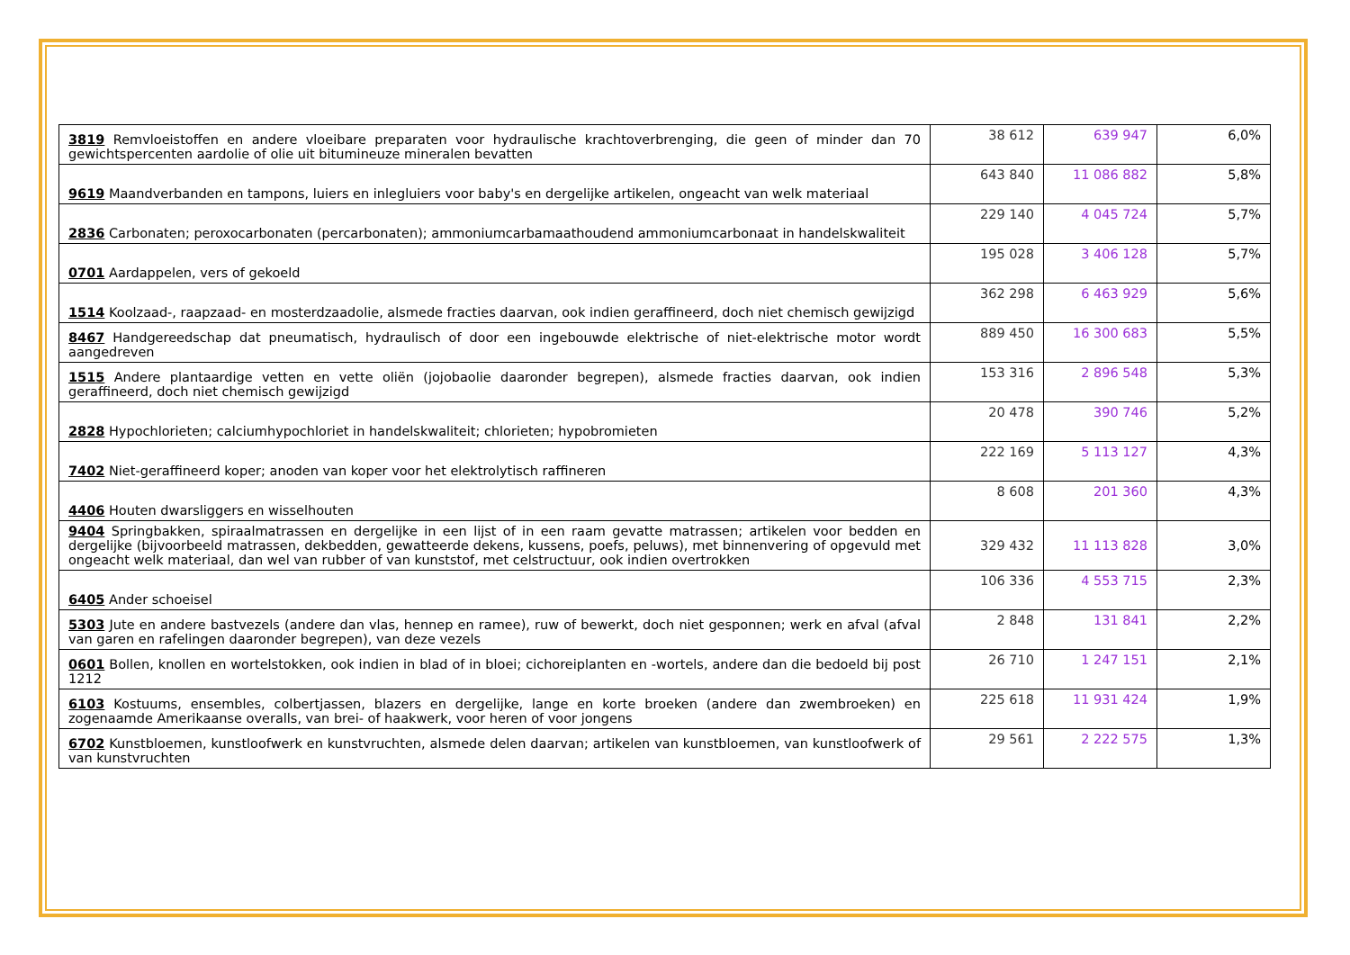| 3819 Remvloeistoffen en andere vloeibare preparaten voor hydraulische krachtoverbrenging, die geen of minder dan 70 gewichtspercenten aardolie of olie uit bitumineuze mineralen bevatten | 38 612 | 639 947 | 6,0% |
| 9619 Maandverbanden en tampons, luiers en inlegluiers voor baby's en dergelijke artikelen, ongeacht van welk materiaal | 643 840 | 11 086 882 | 5,8% |
| 2836 Carbonaten; peroxocarbonaten (percarbonaten); ammoniumcarbamaathoudend ammoniumcarbonaat in handelskwaliteit | 229 140 | 4 045 724 | 5,7% |
| 0701 Aardappelen, vers of gekoeld | 195 028 | 3 406 128 | 5,7% |
| 1514 Koolzaad-, raapzaad- en mosterdzaadolie, alsmede fracties daarvan, ook indien geraffineerd, doch niet chemisch gewijzigd | 362 298 | 6 463 929 | 5,6% |
| 8467 Handgereedschap dat pneumatisch, hydraulisch of door een ingebouwde elektrische of niet-elektrische motor wordt aangedreven | 889 450 | 16 300 683 | 5,5% |
| 1515 Andere plantaardige vetten en vette oliën (jojobaolie daaronder begrepen), alsmede fracties daarvan, ook indien geraffineerd, doch niet chemisch gewijzigd | 153 316 | 2 896 548 | 5,3% |
| 2828 Hypochlorieten; calciumhypochloriet in handelskwaliteit; chlorieten; hypobromieten | 20 478 | 390 746 | 5,2% |
| 7402 Niet-geraffineerd koper; anoden van koper voor het elektrolytisch raffineren | 222 169 | 5 113 127 | 4,3% |
| 4406 Houten dwarsliggers en wisselhouten | 8 608 | 201 360 | 4,3% |
| 9404 Springbakken, spiraalmatrassen en dergelijke in een lijst of in een raam gevatte matrassen; artikelen voor bedden en dergelijke (bijvoorbeeld matrassen, dekbedden, gewatteerde dekens, kussens, poefs, peluws), met binnenvering of opgevuld met ongeacht welk materiaal, dan wel van rubber of van kunststof, met celstructuur, ook indien overtrokken | 329 432 | 11 113 828 | 3,0% |
| 6405 Ander schoeisel | 106 336 | 4 553 715 | 2,3% |
| 5303 Jute en andere bastvezels (andere dan vlas, hennep en ramee), ruw of bewerkt, doch niet gesponnen; werk en afval (afval van garen en rafelingen daaronder begrepen), van deze vezels | 2 848 | 131 841 | 2,2% |
| 0601 Bollen, knollen en wortelstokken, ook indien in blad of in bloei; cichoreiplanten en -wortels, andere dan die bedoeld bij post 1212 | 26 710 | 1 247 151 | 2,1% |
| 6103 Kostuums, ensembles, colbertjassen, blazers en dergelijke, lange en korte broeken (andere dan zwembroeken) en zogenaamde Amerikaanse overalls, van brei- of haakwerk, voor heren of voor jongens | 225 618 | 11 931 424 | 1,9% |
| 6702 Kunstbloemen, kunstloofwerk en kunstvruchten, alsmede delen daarvan; artikelen van kunstbloemen, van kunstloofwerk of van kunstvruchten | 29 561 | 2 222 575 | 1,3% |